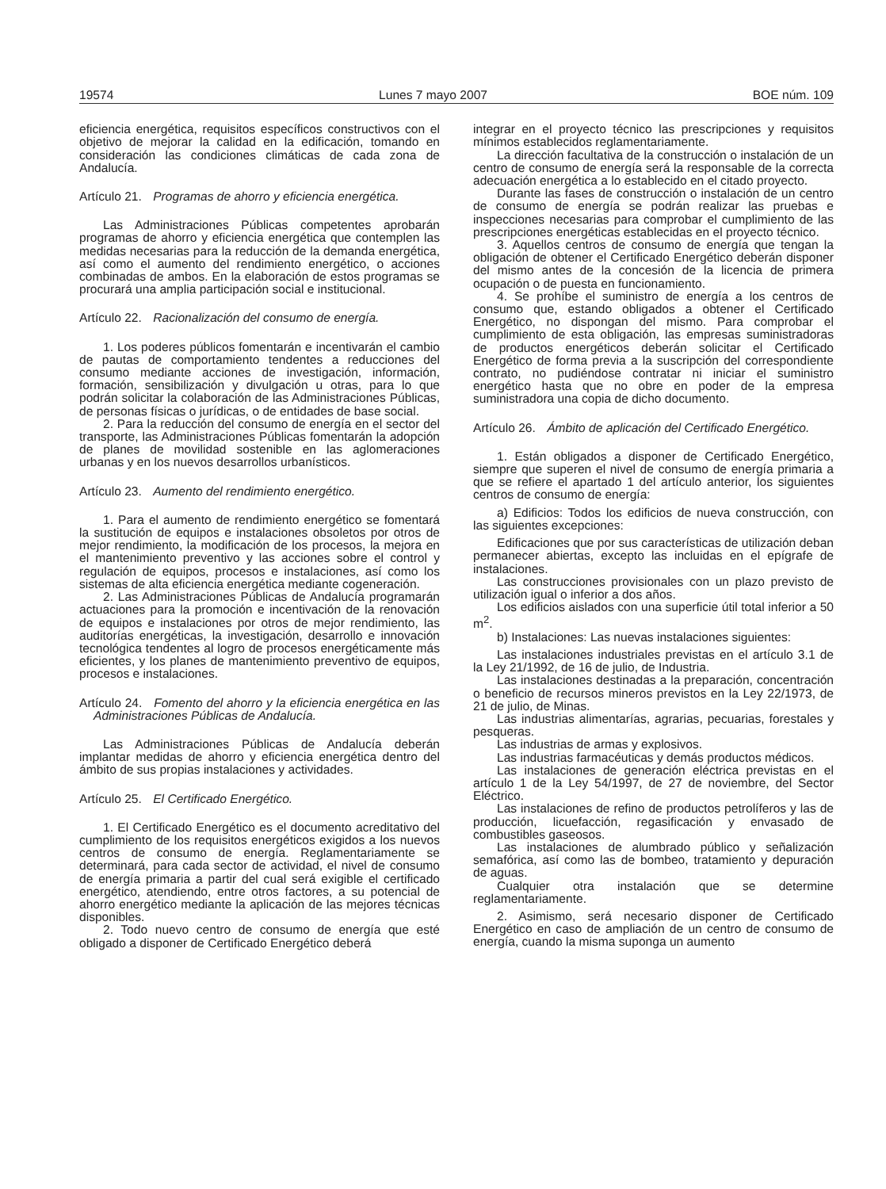19574 Lunes 7 mayo 2007 BOE núm. 109
eficiencia energética, requisitos específicos constructivos con el objetivo de mejorar la calidad en la edificación, tomando en consideración las condiciones climáticas de cada zona de Andalucía.
Artículo 21. Programas de ahorro y eficiencia energética.
Las Administraciones Públicas competentes aprobarán programas de ahorro y eficiencia energética que contemplen las medidas necesarias para la reducción de la demanda energética, así como el aumento del rendimiento energético, o acciones combinadas de ambos. En la elaboración de estos programas se procurará una amplia participación social e institucional.
Artículo 22. Racionalización del consumo de energía.
1. Los poderes públicos fomentarán e incentivarán el cambio de pautas de comportamiento tendentes a reducciones del consumo mediante acciones de investigación, información, formación, sensibilización y divulgación u otras, para lo que podrán solicitar la colaboración de las Administraciones Públicas, de personas físicas o jurídicas, o de entidades de base social.
2. Para la reducción del consumo de energía en el sector del transporte, las Administraciones Públicas fomentarán la adopción de planes de movilidad sostenible en las aglomeraciones urbanas y en los nuevos desarrollos urbanísticos.
Artículo 23. Aumento del rendimiento energético.
1. Para el aumento de rendimiento energético se fomentará la sustitución de equipos e instalaciones obsoletos por otros de mejor rendimiento, la modificación de los procesos, la mejora en el mantenimiento preventivo y las acciones sobre el control y regulación de equipos, procesos e instalaciones, así como los sistemas de alta eficiencia energética mediante cogeneración.
2. Las Administraciones Públicas de Andalucía programarán actuaciones para la promoción e incentivación de la renovación de equipos e instalaciones por otros de mejor rendimiento, las auditorías energéticas, la investigación, desarrollo e innovación tecnológica tendentes al logro de procesos energéticamente más eficientes, y los planes de mantenimiento preventivo de equipos, procesos e instalaciones.
Artículo 24. Fomento del ahorro y la eficiencia energética en las Administraciones Públicas de Andalucía.
Las Administraciones Públicas de Andalucía deberán implantar medidas de ahorro y eficiencia energética dentro del ámbito de sus propias instalaciones y actividades.
Artículo 25. El Certificado Energético.
1. El Certificado Energético es el documento acreditativo del cumplimiento de los requisitos energéticos exigidos a los nuevos centros de consumo de energía. Reglamentariamente se determinará, para cada sector de actividad, el nivel de consumo de energía primaria a partir del cual será exigible el certificado energético, atendiendo, entre otros factores, a su potencial de ahorro energético mediante la aplicación de las mejores técnicas disponibles.
2. Todo nuevo centro de consumo de energía que esté obligado a disponer de Certificado Energético deberá
integrar en el proyecto técnico las prescripciones y requisitos mínimos establecidos reglamentariamente.
La dirección facultativa de la construcción o instalación de un centro de consumo de energía será la responsable de la correcta adecuación energética a lo establecido en el citado proyecto.
Durante las fases de construcción o instalación de un centro de consumo de energía se podrán realizar las pruebas e inspecciones necesarias para comprobar el cumplimiento de las prescripciones energéticas establecidas en el proyecto técnico.
3. Aquellos centros de consumo de energía que tengan la obligación de obtener el Certificado Energético deberán disponer del mismo antes de la concesión de la licencia de primera ocupación o de puesta en funcionamiento.
4. Se prohíbe el suministro de energía a los centros de consumo que, estando obligados a obtener el Certificado Energético, no dispongan del mismo. Para comprobar el cumplimiento de esta obligación, las empresas suministradoras de productos energéticos deberán solicitar el Certificado Energético de forma previa a la suscripción del correspondiente contrato, no pudiéndose contratar ni iniciar el suministro energético hasta que no obre en poder de la empresa suministradora una copia de dicho documento.
Artículo 26. Ámbito de aplicación del Certificado Energético.
1. Están obligados a disponer de Certificado Energético, siempre que superen el nivel de consumo de energía primaria a que se refiere el apartado 1 del artículo anterior, los siguientes centros de consumo de energía:
a) Edificios: Todos los edificios de nueva construcción, con las siguientes excepciones:
Edificaciones que por sus características de utilización deban permanecer abiertas, excepto las incluidas en el epígrafe de instalaciones.
Las construcciones provisionales con un plazo previsto de utilización igual o inferior a dos años.
Los edificios aislados con una superficie útil total inferior a 50 m<sup>2</sup>.
b) Instalaciones: Las nuevas instalaciones siguientes:
Las instalaciones industriales previstas en el artículo 3.1 de la Ley 21/1992, de 16 de julio, de Industria.
Las instalaciones destinadas a la preparación, concentración o beneficio de recursos mineros previstos en la Ley 22/1973, de 21 de julio, de Minas.
Las industrias alimentarías, agrarias, pecuarias, forestales y pesqueras.
Las industrias de armas y explosivos.
Las industrias farmacéuticas y demás productos médicos.
Las instalaciones de generación eléctrica previstas en el artículo 1 de la Ley 54/1997, de 27 de noviembre, del Sector Eléctrico.
Las instalaciones de refino de productos petrolíferos y las de producción, licuefacción, regasificación y envasado de combustibles gaseosos.
Las instalaciones de alumbrado público y señalización semafórica, así como las de bombeo, tratamiento y depuración de aguas.
Cualquier otra instalación que se determine reglamentariamente.
2. Asimismo, será necesario disponer de Certificado Energético en caso de ampliación de un centro de consumo de energía, cuando la misma suponga un aumento